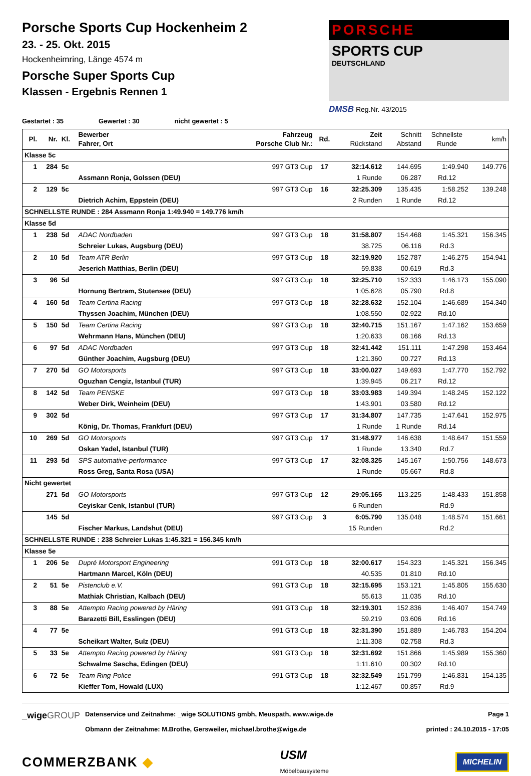Porsche Sports Cup Hockenheim 2
23. - 25. Okt. 2015
Hockenheimring, Länge 4574 m
Porsche Super Sports Cup
Klassen - Ergebnis Rennen 1
PORSCHE
SPORTS CUP
DEUTSCHLAND
DMSB Reg.Nr. 43/2015
Gestartet : 35 Gewertet : 30 nicht gewertet : 5
| Pl. | Nr. | Kl. | Bewerber Fahrer, Ort | Fahrzeug Porsche Club Nr.: | Rd. | Zeit Rückstand | Schnitt Abstand | Schnellste Runde | km/h |
| --- | --- | --- | --- | --- | --- | --- | --- | --- | --- |
| Klasse 5c | | | | | | | | | |
| 1 | 284 | 5c | | 997 GT3 Cup | 17 | 32:14.612 | 144.695 | 1:49.940 | 149.776 |
| | | | Assmann Ronja, Golssen (DEU) | | | 1 Runde | 06.287 | Rd.12 | |
| 2 | 129 | 5c | | 997 GT3 Cup | 16 | 32:25.309 | 135.435 | 1:58.252 | 139.248 |
| | | | Dietrich Achim, Eppstein (DEU) | | | 2 Runden | 1 Runde | Rd.12 | |
| SCHNELLSTE RUNDE : 284 Assmann Ronja 1:49.940 = 149.776 km/h | | | | | | | | | |
| Klasse 5d | | | | | | | | | |
| 1 | 238 | 5d | ADAC Nordbaden | 997 GT3 Cup | 18 | 31:58.807 | 154.468 | 1:45.321 | 156.345 |
| | | | Schreier Lukas, Augsburg (DEU) | | | 38.725 | 06.116 | Rd.3 | |
| 2 | 10 | 5d | Team ATR Berlin | 997 GT3 Cup | 18 | 32:19.920 | 152.787 | 1:46.275 | 154.941 |
| | | | Jeserich Matthias, Berlin (DEU) | | | 59.838 | 00.619 | Rd.3 | |
| 3 | 96 | 5d | | 997 GT3 Cup | 18 | 32:25.710 | 152.333 | 1:46.173 | 155.090 |
| | | | Hornung Bertram, Stutensee (DEU) | | | 1:05.628 | 05.790 | Rd.8 | |
| 4 | 160 | 5d | Team Certina Racing | 997 GT3 Cup | 18 | 32:28.632 | 152.104 | 1:46.689 | 154.340 |
| | | | Thyssen Joachim, München (DEU) | | | 1:08.550 | 02.922 | Rd.10 | |
| 5 | 150 | 5d | Team Certina Racing | 997 GT3 Cup | 18 | 32:40.715 | 151.167 | 1:47.162 | 153.659 |
| | | | Wehrmann Hans, München (DEU) | | | 1:20.633 | 08.166 | Rd.13 | |
| 6 | 97 | 5d | ADAC Nordbaden | 997 GT3 Cup | 18 | 32:41.442 | 151.111 | 1:47.298 | 153.464 |
| | | | Günther Joachim, Augsburg (DEU) | | | 1:21.360 | 00.727 | Rd.13 | |
| 7 | 270 | 5d | GO Motorsports | 997 GT3 Cup | 18 | 33:00.027 | 149.693 | 1:47.770 | 152.792 |
| | | | Oguzhan Cengiz, Istanbul (TUR) | | | 1:39.945 | 06.217 | Rd.12 | |
| 8 | 142 | 5d | Team PENSKE | 997 GT3 Cup | 18 | 33:03.983 | 149.394 | 1:48.245 | 152.122 |
| | | | Weber Dirk, Weinheim (DEU) | | | 1:43.901 | 03.580 | Rd.12 | |
| 9 | 302 | 5d | | 997 GT3 Cup | 17 | 31:34.807 | 147.735 | 1:47.641 | 152.975 |
| | | | König, Dr. Thomas, Frankfurt (DEU) | | | 1 Runde | 1 Runde | Rd.14 | |
| 10 | 269 | 5d | GO Motorsports | 997 GT3 Cup | 17 | 31:48.977 | 146.638 | 1:48.647 | 151.559 |
| | | | Oskan Yadel, Istanbul (TUR) | | | 1 Runde | 13.340 | Rd.7 | |
| 11 | 293 | 5d | SPS automative-performance | 997 GT3 Cup | 17 | 32:08.325 | 145.167 | 1:50.756 | 148.673 |
| | | | Ross Greg, Santa Rosa (USA) | | | 1 Runde | 05.667 | Rd.8 | |
| Nicht gewertet | | | | | | | | | |
| | 271 | 5d | GO Motorsports | 997 GT3 Cup | 12 | 29:05.165 | 113.225 | 1:48.433 | 151.858 |
| | | | Ceyiskar Cenk, Istanbul (TUR) | | | 6 Runden | | Rd.9 | |
| | 145 | 5d | | 997 GT3 Cup | 3 | 6:05.790 | 135.048 | 1:48.574 | 151.661 |
| | | | Fischer Markus, Landshut (DEU) | | | 15 Runden | | Rd.2 | |
| SCHNELLSTE RUNDE : 238 Schreier Lukas 1:45.321 = 156.345 km/h | | | | | | | | | |
| Klasse 5e | | | | | | | | | |
| 1 | 206 | 5e | Dupré Motorsport Engineering | 991 GT3 Cup | 18 | 32:00.617 | 154.323 | 1:45.321 | 156.345 |
| | | | Hartmann Marcel, Köln (DEU) | | | 40.535 | 01.810 | Rd.10 | |
| 2 | 51 | 5e | Pistenclub e.V. | 991 GT3 Cup | 18 | 32:15.695 | 153.121 | 1:45.805 | 155.630 |
| | | | Mathiak Christian, Kalbach (DEU) | | | 55.613 | 11.035 | Rd.10 | |
| 3 | 88 | 5e | Attempto Racing powered by Häring | 991 GT3 Cup | 18 | 32:19.301 | 152.836 | 1:46.407 | 154.749 |
| | | | Barazetti Bill, Esslingen (DEU) | | | 59.219 | 03.606 | Rd.16 | |
| 4 | 77 | 5e | | 991 GT3 Cup | 18 | 32:31.390 | 151.889 | 1:46.783 | 154.204 |
| | | | Scheikart Walter, Sulz (DEU) | | | 1:11.308 | 02.758 | Rd.3 | |
| 5 | 33 | 5e | Attempto Racing powered by Häring | 991 GT3 Cup | 18 | 32:31.692 | 151.866 | 1:45.989 | 155.360 |
| | | | Schwalme Sascha, Edingen (DEU) | | | 1:11.610 | 00.302 | Rd.10 | |
| 6 | 72 | 5e | Team Ring-Police | 991 GT3 Cup | 18 | 32:32.549 | 151.799 | 1:46.831 | 154.135 |
| | | | Kieffer Tom, Howald (LUX) | | | 1:12.467 | 00.857 | Rd.9 | |
_wigeGROUP
Datenservice und Zeitnahme: _wige SOLUTIONS gmbh, Meuspath, www.wige.de
Obmann der Zeitnahme: M.Brothe, Gersweiler, michael.brothe@wige.de
Page 1
printed : 24.10.2015 - 17:05
COMMERZBANK ◆ USM
Möbelbausysteme MICHELIN